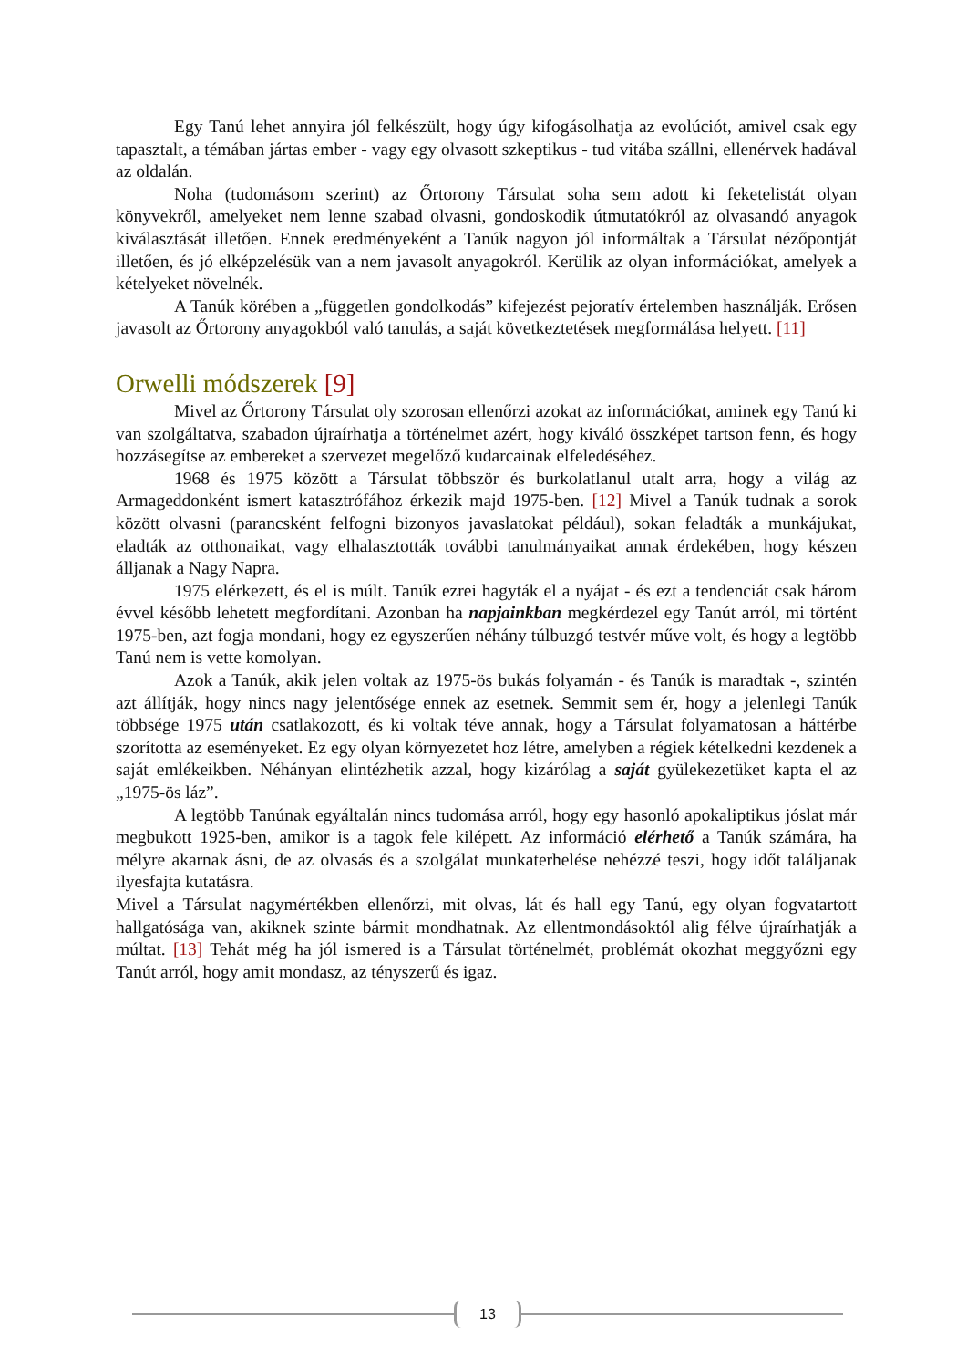Egy Tanú lehet annyira jól felkészült, hogy úgy kifogásolhatja az evolúciót, amivel csak egy tapasztalt, a témában jártas ember - vagy egy olvasott szkeptikus - tud vitába szállni, ellenérvek hadával az oldalán.
Noha (tudomásom szerint) az Őrtorony Társulat soha sem adott ki feketelistát olyan könyvekről, amelyeket nem lenne szabad olvasni, gondoskodik útmutatókról az olvasandó anyagok kiválasztását illetően. Ennek eredményeként a Tanúk nagyon jól informáltak a Társulat nézőpontját illetően, és jó elképzelésük van a nem javasolt anyagokról. Kerülik az olyan információkat, amelyek a kételyeket növelnék.
A Tanúk körében a „független gondolkodás” kifejezést pejoratív értelemben használják. Erősen javasolt az Őrtorony anyagokból való tanulás, a saját következtetések megformálása helyett. [11]
Orwelli módszerek [9]
Mivel az Őrtorony Társulat oly szorosan ellenőrzi azokat az információkat, aminek egy Tanú ki van szolgáltatva, szabadon újraírhatja a történelmet azért, hogy kiváló összképet tartson fenn, és hogy hozzásegítse az embereket a szervezet megelőző kudarcainak elfeledéséhez.
1968 és 1975 között a Társulat többször és burkolatlanul utalt arra, hogy a világ az Armageddonként ismert katasztrófához érkezik majd 1975-ben. [12] Mivel a Tanúk tudnak a sorok között olvasni (parancsként felfogni bizonyos javaslatokat például), sokan feladták a munkájukat, eladták az otthonaikat, vagy elhalasztották további tanulmányaikat annak érdekében, hogy készen álljanak a Nagy Napra.
1975 elérkezett, és el is múlt. Tanúk ezrei hagyták el a nyájat - és ezt a tendenciát csak három évvel később lehetett megfordítani. Azonban ha napjainkban megkérdezel egy Tanút arról, mi történt 1975-ben, azt fogja mondani, hogy ez egyszerűen néhány túlbuzgó testvér műve volt, és hogy a legtöbb Tanú nem is vette komolyan.
Azok a Tanúk, akik jelen voltak az 1975-ös bukás folyamán - és Tanúk is maradtak -, szintén azt állítják, hogy nincs nagy jelentősége ennek az esetnek. Semmit sem ér, hogy a jelenlegi Tanúk többsége 1975 után csatlakozott, és ki voltak téve annak, hogy a Társulat folyamatosan a háttérbe szorította az eseményeket. Ez egy olyan környezetet hoz létre, amelyben a régiek kételkedni kezdenek a saját emlékeikben. Néhányan elintézhetik azzal, hogy kizárólag a saját gyülekezetüket kapta el az „1975-ös láz”.
A legtöbb Tanúnak egyáltalán nincs tudomása arról, hogy egy hasonló apokaliptikus jóslat már megbukott 1925-ben, amikor is a tagok fele kilépett. Az információ elérhető a Tanúk számára, ha mélyre akarnak ásni, de az olvasás és a szolgálat munkaterhelése nehézzé teszi, hogy időt találjanak ilyesfajta kutatásra.
Mivel a Társulat nagymértékben ellenőrzi, mit olvas, lát és hall egy Tanú, egy olyan fogvatartott hallgatósága van, akiknek szinte bármit mondhatnak. Az ellentmondásoktól alig félve újraírhatják a múltat. [13] Tehát még ha jól ismered is a Társulat történelmét, problémát okozhat meggyőzni egy Tanút arról, hogy amit mondasz, az tényszerű és igaz.
13